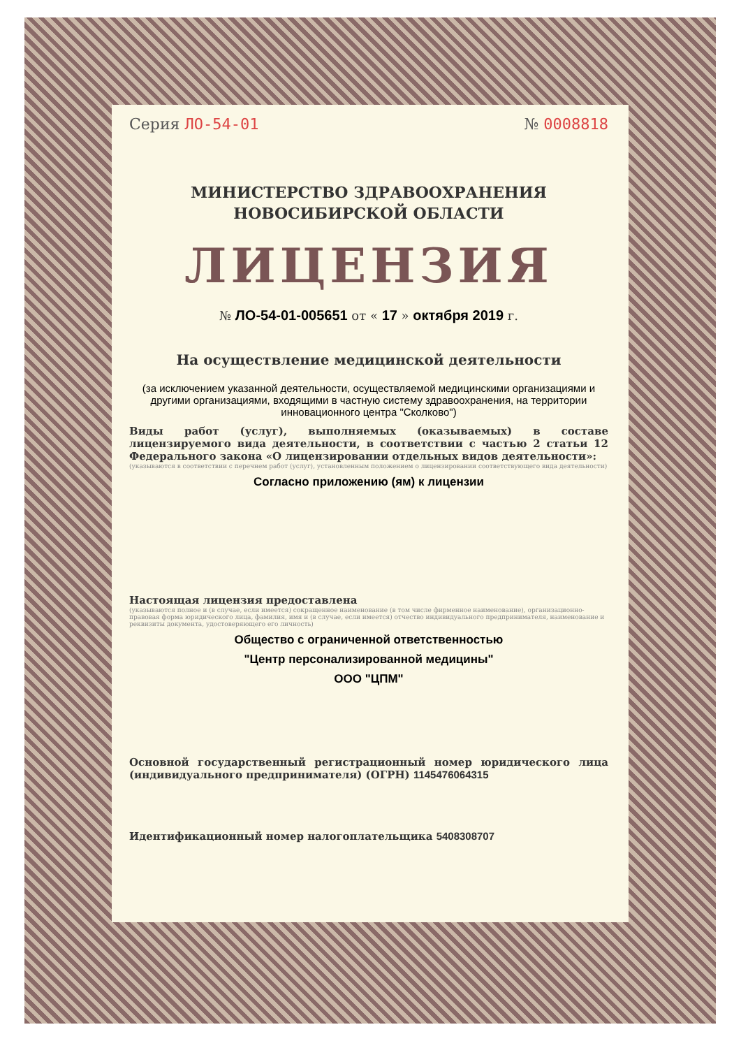Серия ЛО-54-01 № 0008818
МИНИСТЕРСТВО ЗДРАВООХРАНЕНИЯ
НОВОСИБИРСКОЙ ОБЛАСТИ
ЛИЦЕНЗИЯ
№ ЛО-54-01-005651 от « 17 » октября 2019 г.
На осуществление медицинской деятельности
(за исключением указанной деятельности, осуществляемой медицинскими организациями и другими организациями, входящими в частную систему здравоохранения, на территории инновационного центра "Сколково")
Виды работ (услуг), выполняемых (оказываемых) в составе лицензируемого вида деятельности, в соответствии с частью 2 статьи 12 Федерального закона «О лицензировании отдельных видов деятельности»:
(указываются в соответствии с перечнем работ (услуг), установленным положением о лицензировании соответствующего вида деятельности)
Согласно приложению (ям) к лицензии
Настоящая лицензия предоставлена
(указываются полное и (в случае, если имеется) сокращенное наименование (в том числе фирменное наименование), организационно-правовая форма юридического лица, фамилия, имя и (в случае, если имеется) отчество индивидуального предпринимателя, наименование и реквизиты документа, удостоверяющего его личность)
Общество с ограниченной ответственностью
"Центр персонализированной медицины"
ООО "ЦПМ"
Основной государственный регистрационный номер юридического лица (индивидуального предпринимателя) (ОГРН) 1145476064315
Идентификационный номер налогоплательщика 5408308707